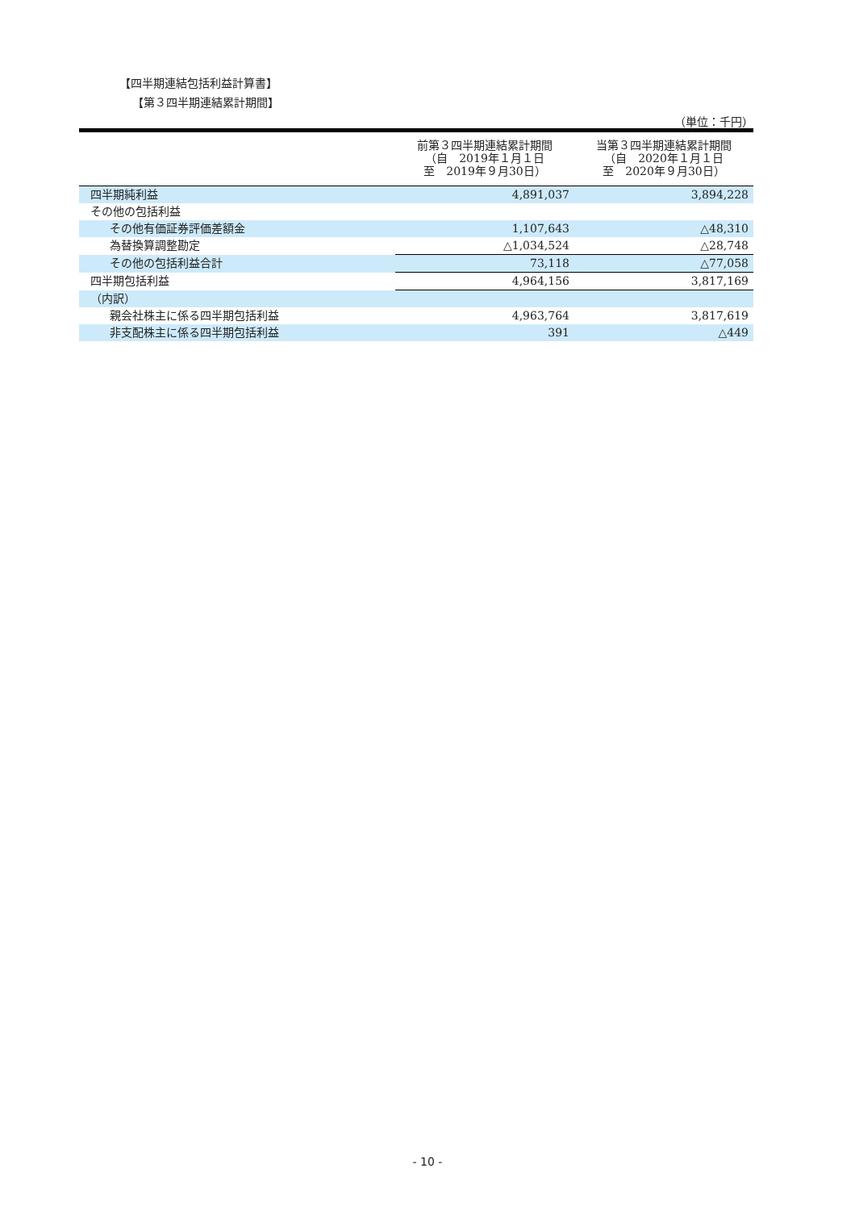【四半期連結包括利益計算書】
【第３四半期連結累計期間】
（単位：千円）
| | 前第３四半期連結累計期間 （自 2019年１月１日 至 2019年９月30日） | 当第３四半期連結累計期間 （自 2020年１月１日 至 2020年９月30日） |
| --- | --- | --- |
| 四半期純利益 | 4,891,037 | 3,894,228 |
| その他の包括利益 | | |
| その他有価証券評価差額金 | 1,107,643 | △48,310 |
| 為替換算調整勘定 | △1,034,524 | △28,748 |
| その他の包括利益合計 | 73,118 | △77,058 |
| 四半期包括利益 | 4,964,156 | 3,817,169 |
| （内訳） | | |
| 親会社株主に係る四半期包括利益 | 4,963,764 | 3,817,619 |
| 非支配株主に係る四半期包括利益 | 391 | △449 |
- 10 -